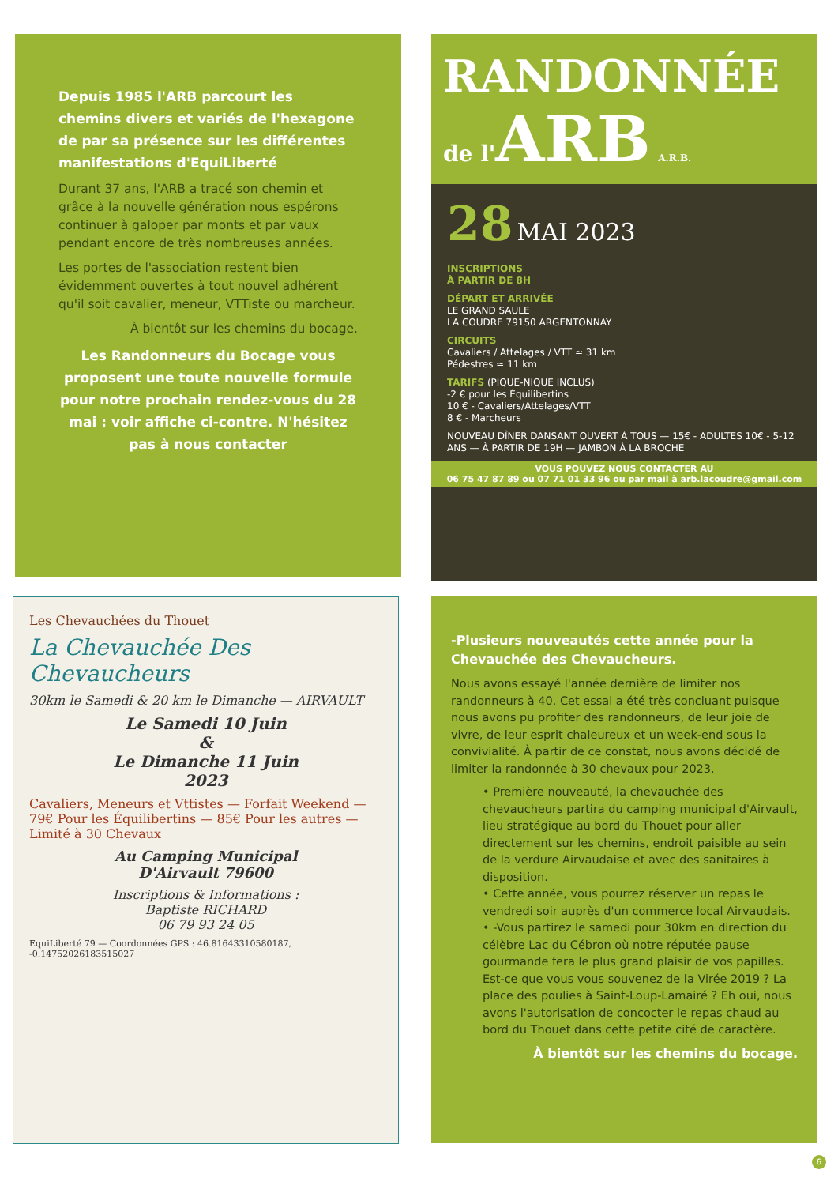Depuis 1985 l'ARB parcourt les chemins divers et variés de l'hexagone de par sa présence sur les différentes manifestations d'EquiLiberté
Durant 37 ans, l'ARB a tracé son chemin et grâce à la nouvelle génération nous espérons continuer à galoper par monts et par vaux pendant encore de très nombreuses années.
Les portes de l'association restent bien évidemment ouvertes à tout nouvel adhérent qu'il soit cavalier, meneur, VTTiste ou marcheur.
À bientôt sur les chemins du bocage.
Les Randonneurs du Bocage vous proposent une toute nouvelle formule pour notre prochain rendez-vous du 28 mai : voir affiche ci-contre. N'hésitez pas à nous contacter
RANDONNÉE
de l'ARB A.R.B.
28 MAI 2023
INSCRIPTIONS
À PARTIR DE 8H
DÉPART ET ARRIVÉE
LE GRAND SAULE
LA COUDRE 79150 ARGENTONNAY
CIRCUITS
Cavaliers / Attelages / VTT ≃ 31 km
Pédestres ≃ 11 km
TARIFS (PIQUE-NIQUE INCLUS)
-2 € pour les Équilibertins
10 € - Cavaliers/Attelages/VTT
8 € - Marcheurs
NOUVEAU DÎNER DANSANT OUVERT À TOUS — 15€ - ADULTES 10€ - 5-12 ANS — À PARTIR DE 19H — JAMBON À LA BROCHE
VOUS POUVEZ NOUS CONTACTER AU
06 75 47 87 89 ou 07 71 01 33 96 ou par mail à arb.lacoudre@gmail.com
Les Chevauchées du Thouet
La Chevauchée Des Chevaucheurs
30km le Samedi & 20 km le Dimanche — AIRVAULT
Le Samedi 10 Juin
&
Le Dimanche 11 Juin
2023
Cavaliers, Meneurs et Vttistes — Forfait Weekend — 79€ Pour les Équilibertins — 85€ Pour les autres — Limité à 30 Chevaux
Au Camping Municipal
D'Airvault 79600
Inscriptions & Informations :
Baptiste RICHARD
06 79 93 24 05
EquiLiberté 79 — Coordonnées GPS : 46.81643310580187, -0.14752026183515027
-Plusieurs nouveautés cette année pour la Chevauchée des Chevaucheurs.
Nous avons essayé l'année dernière de limiter nos randonneurs à 40. Cet essai a été très concluant puisque nous avons pu profiter des randonneurs, de leur joie de vivre, de leur esprit chaleureux et un week-end sous la convivialité. À partir de ce constat, nous avons décidé de limiter la randonnée à 30 chevaux pour 2023.
• Première nouveauté, la chevauchée des chevaucheurs partira du camping municipal d'Airvault, lieu stratégique au bord du Thouet pour aller directement sur les chemins, endroit paisible au sein de la verdure Airvaudaise et avec des sanitaires à disposition.
• Cette année, vous pourrez réserver un repas le vendredi soir auprès d'un commerce local Airvaudais.
• -Vous partirez le samedi pour 30km en direction du célèbre Lac du Cébron où notre réputée pause gourmande fera le plus grand plaisir de vos papilles. Est-ce que vous vous souvenez de la Virée 2019 ? La place des poulies à Saint-Loup-Lamairé ? Eh oui, nous avons l'autorisation de concocter le repas chaud au bord du Thouet dans cette petite cité de caractère.
À bientôt sur les chemins du bocage.
6